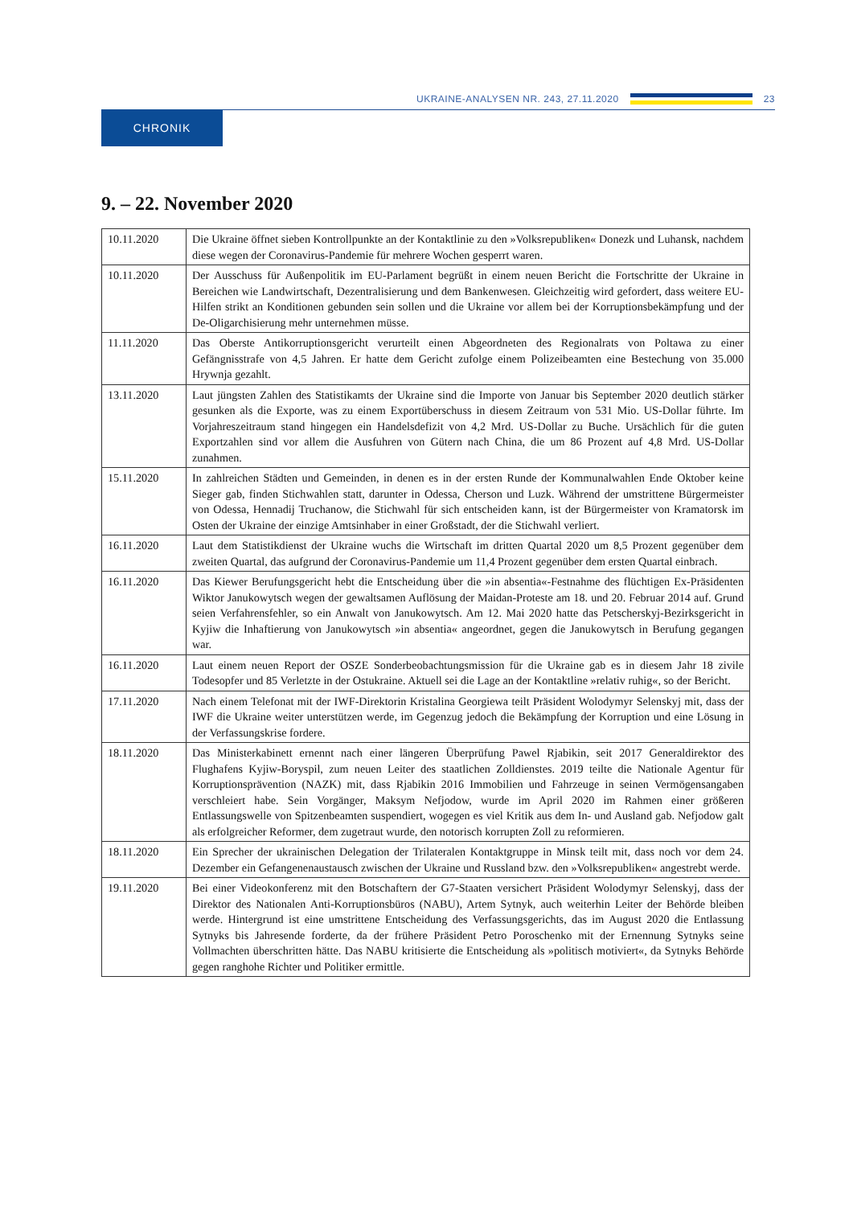UKRAINE-ANALYSEN NR. 243, 27.11.2020
23
CHRONIK
9. – 22. November 2020
| 10.11.2020 | Die Ukraine öffnet sieben Kontrollpunkte an der Kontaktlinie zu den »Volksrepubliken« Donezk und Luhansk, nachdem diese wegen der Coronavirus-Pandemie für mehrere Wochen gesperrt waren. |
| 10.11.2020 | Der Ausschuss für Außenpolitik im EU-Parlament begrüßt in einem neuen Bericht die Fortschritte der Ukraine in Bereichen wie Landwirtschaft, Dezentralisierung und dem Bankenwesen. Gleichzeitig wird gefordert, dass weitere EU-Hilfen strikt an Konditionen gebunden sein sollen und die Ukraine vor allem bei der Korruptionsbekämpfung und der De-Oligarchisierung mehr unternehmen müsse. |
| 11.11.2020 | Das Oberste Antikorruptionsgericht verurteilt einen Abgeordneten des Regionalrats von Poltawa zu einer Gefängnisstrafe von 4,5 Jahren. Er hatte dem Gericht zufolge einem Polizeibeamten eine Bestechung von 35.000 Hrywnja gezahlt. |
| 13.11.2020 | Laut jüngsten Zahlen des Statistikamts der Ukraine sind die Importe von Januar bis September 2020 deutlich stärker gesunken als die Exporte, was zu einem Exportüberschuss in diesem Zeitraum von 531 Mio. US-Dollar führte. Im Vorjahreszeitraum stand hingegen ein Handelsdefizit von 4,2 Mrd. US-Dollar zu Buche. Ursächlich für die guten Exportzahlen sind vor allem die Ausfuhren von Gütern nach China, die um 86 Prozent auf 4,8 Mrd. US-Dollar zunahmen. |
| 15.11.2020 | In zahlreichen Städten und Gemeinden, in denen es in der ersten Runde der Kommunalwahlen Ende Oktober keine Sieger gab, finden Stichwahlen statt, darunter in Odessa, Cherson und Luzk. Während der umstrittene Bürgermeister von Odessa, Hennadij Truchanow, die Stichwahl für sich entscheiden kann, ist der Bürgermeister von Kramatorsk im Osten der Ukraine der einzige Amtsinhaber in einer Großstadt, der die Stichwahl verliert. |
| 16.11.2020 | Laut dem Statistikdienst der Ukraine wuchs die Wirtschaft im dritten Quartal 2020 um 8,5 Prozent gegenüber dem zweiten Quartal, das aufgrund der Coronavirus-Pandemie um 11,4 Prozent gegenüber dem ersten Quartal einbrach. |
| 16.11.2020 | Das Kiewer Berufungsgericht hebt die Entscheidung über die »in absentia«-Festnahme des flüchtigen Ex-Präsidenten Wiktor Janukowytsch wegen der gewaltsamen Auflösung der Maidan-Proteste am 18. und 20. Februar 2014 auf. Grund seien Verfahrensfehler, so ein Anwalt von Janukowytsch. Am 12. Mai 2020 hatte das Petscherskyj-Bezirksgericht in Kyjiw die Inhaftierung von Janukowytsch »in absentia« angeordnet, gegen die Janukowytsch in Berufung gegangen war. |
| 16.11.2020 | Laut einem neuen Report der OSZE Sonderbeobachtungsmission für die Ukraine gab es in diesem Jahr 18 zivile Todesopfer und 85 Verletzte in der Ostukraine. Aktuell sei die Lage an der Kontaktline »relativ ruhig«, so der Bericht. |
| 17.11.2020 | Nach einem Telefonat mit der IWF-Direktorin Kristalina Georgiewa teilt Präsident Wolodymyr Selenskyj mit, dass der IWF die Ukraine weiter unterstützen werde, im Gegenzug jedoch die Bekämpfung der Korruption und eine Lösung in der Verfassungskrise fordere. |
| 18.11.2020 | Das Ministerkabinett ernennt nach einer längeren Überprüfung Pawel Rjabikin, seit 2017 Generaldirektor des Flughafens Kyjiw-Boryspil, zum neuen Leiter des staatlichen Zolldienstes. 2019 teilte die Nationale Agentur für Korruptionsprävention (NAZK) mit, dass Rjabikin 2016 Immobilien und Fahrzeuge in seinen Vermögensangaben verschleiert habe. Sein Vorgänger, Maksym Nefjodow, wurde im April 2020 im Rahmen einer größeren Entlassungswelle von Spitzenbeamten suspendiert, wogegen es viel Kritik aus dem In- und Ausland gab. Nefjodow galt als erfolgreicher Reformer, dem zugetraut wurde, den notorisch korrupten Zoll zu reformieren. |
| 18.11.2020 | Ein Sprecher der ukrainischen Delegation der Trilateralen Kontaktgruppe in Minsk teilt mit, dass noch vor dem 24. Dezember ein Gefangenenaustausch zwischen der Ukraine und Russland bzw. den »Volksrepubliken« angestrebt werde. |
| 19.11.2020 | Bei einer Videokonferenz mit den Botschaftern der G7-Staaten versichert Präsident Wolodymyr Selenskyj, dass der Direktor des Nationalen Anti-Korruptionsbüros (NABU), Artem Sytnyk, auch weiterhin Leiter der Behörde bleiben werde. Hintergrund ist eine umstrittene Entscheidung des Verfassungsgerichts, das im August 2020 die Entlassung Sytnyks bis Jahresende forderte, da der frühere Präsident Petro Poroschenko mit der Ernennung Sytnyks seine Vollmachten überschritten hätte. Das NABU kritisierte die Entscheidung als »politisch motiviert«, da Sytnyks Behörde gegen ranghohe Richter und Politiker ermittle. |